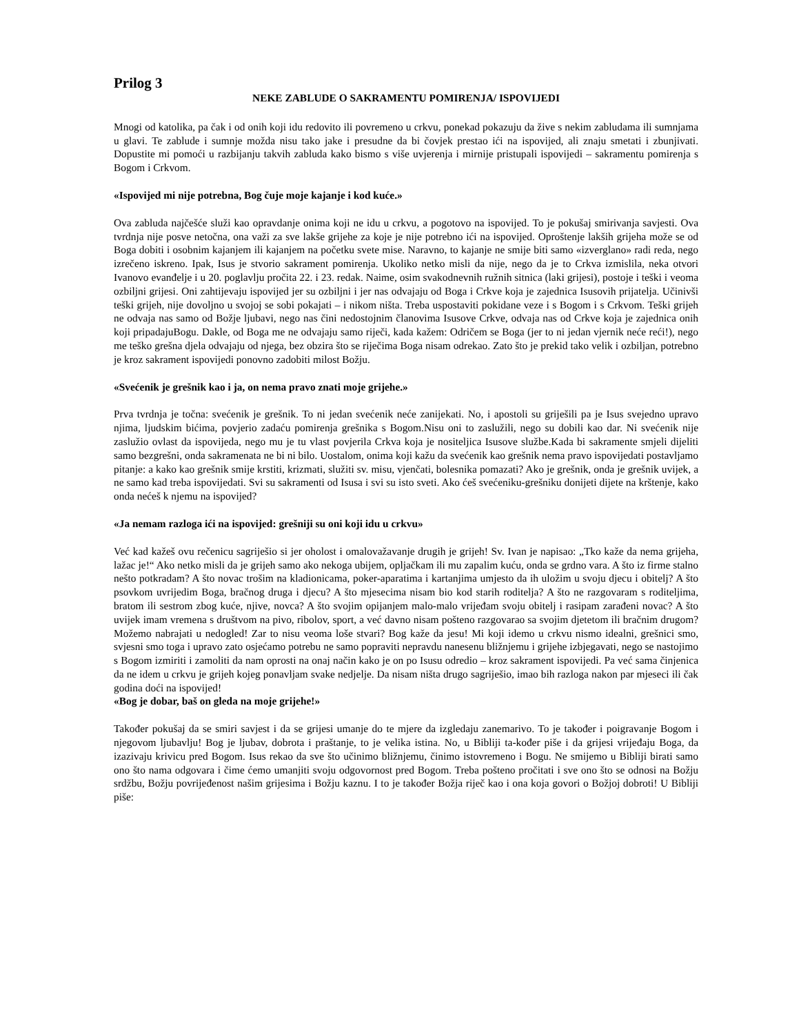Prilog 3
NEKE ZABLUDE O SAKRAMENTU POMIRENJA/ ISPOVIJEDI
Mnogi od katolika, pa čak i od onih koji idu redovito ili povremeno u crkvu, ponekad pokazuju da žive s nekim zabludama ili sumnjama u glavi. Te zablude i sumnje možda nisu tako jake i presudne da bi čovjek prestao ići na ispovijed, ali znaju smetati i zbunjivati. Dopustite mi pomoći u razbijanju takvih zabluda kako bismo s više uvjerenja i mirnije pristupali ispovijedi – sakramentu pomirenja s Bogom i Crkvom.
«Ispovijed mi nije potrebna, Bog čuje moje kajanje i kod kuće.»
Ova zabluda najčešće služi kao opravdanje onima koji ne idu u crkvu, a pogotovo na ispovijed. To je pokušaj smirivanja savjesti. Ova tvrdnja nije posve netočna, ona važi za sve lakše grijehe za koje je nije potrebno ići na ispovijed. Oproštenje lakših grijeha može se od Boga dobiti i osobnim kajanjem ili kajanjem na početku svete mise. Naravno, to kajanje ne smije biti samo «izverglano» radi reda, nego izrečeno iskreno. Ipak, Isus je stvorio sakrament pomirenja. Ukoliko netko misli da nije, nego da je to Crkva izmislila, neka otvori Ivanovo evanđelje i u 20. poglavlju pročita 22. i 23. redak. Naime, osim svakodnevnih ružnih sitnica (laki grijesi), postoje i teški i veoma ozbiljni grijesi. Oni zahtijevaju ispovijed jer su ozbiljni i jer nas odvajaju od Boga i Crkve koja je zajednica Isusovih prijatelja. Učinivši teški grijeh, nije dovoljno u svojoj se sobi pokajati – i nikom ništa. Treba uspostaviti pokidane veze i s Bogom i s Crkvom. Teški grijeh ne odvaja nas samo od Božje ljubavi, nego nas čini nedostojnim članovima Isusove Crkve, odvaja nas od Crkve koja je zajednica onih koji pripadajuBogu. Dakle, od Boga me ne odvajaju samo riječi, kada kažem: Odričem se Boga (jer to ni jedan vjernik neće reći!), nego me teško grešna djela odvajaju od njega, bez obzira što se riječima Boga nisam odrekao. Zato što je prekid tako velik i ozbiljan, potrebno je kroz sakrament ispovijedi ponovno zadobiti milost Božju.
«Svećenik je grešnik kao i ja, on nema pravo znati moje grijehe.»
Prva tvrdnja je točna: svećenik je grešnik. To ni jedan svećenik neće zanijekati. No, i apostoli su griješili pa je Isus svejedno upravo njima, ljudskim bićima, povjerio zadaću pomirenja grešnika s Bogom.Nisu oni to zaslužili, nego su dobili kao dar. Ni svećenik nije zaslužio ovlast da ispovijeda, nego mu je tu vlast povjerila Crkva koja je nositeljica Isusove službe.Kada bi sakramente smjeli dijeliti samo bezgrešni, onda sakramenata ne bi ni bilo. Uostalom, onima koji kažu da svećenik kao grešnik nema pravo ispovijedati postavljamo pitanje: a kako kao grešnik smije krstiti, krizmati, služiti sv. misu, vjenčati, bolesnika pomazati? Ako je grešnik, onda je grešnik uvijek, a ne samo kad treba ispovijedati. Svi su sakramenti od Isusa i svi su isto sveti. Ako ćeš svećeniku-grešniku donijeti dijete na krštenje, kako onda nećeš k njemu na ispovijed?
«Ja nemam razloga ići na ispovijed: grešniji su oni koji idu u crkvu»
Već kad kažeš ovu rečenicu sagriješio si jer oholost i omalovažavanje drugih je grijeh! Sv. Ivan je napisao: „Tko kaže da nema grijeha, lažac je!“ Ako netko misli da je grijeh samo ako nekoga ubijem, opljačkam ili mu zapalim kuću, onda se grdno vara. A što iz firme stalno nešto potkradam? A što novac trošim na kladionicama, poker-aparatima i kartanjima umjesto da ih uložim u svoju djecu i obitelj? A što psovkom uvrijedim Boga, bračnog druga i djecu? A što mjesecima nisam bio kod starih roditelja? A što ne razgovaram s roditeljima, bratom ili sestrom zbog kuće, njive, novca? A što svojim opijanjem malo-malo vrijeđam svoju obitelj i rasipam zarađeni novac? A što uvijek imam vremena s društvom na pivo, ribolov, sport, a već davno nisam pošteno razgovarao sa svojim djetetom ili bračnim drugom? Možemo nabrajati u nedogled! Zar to nisu veoma loše stvari? Bog kaže da jesu! Mi koji idemo u crkvu nismo idealni, grešnici smo, svjesni smo toga i upravo zato osjećamo potrebu ne samo popraviti nepravdu nanesenu bližnjemu i grijehe izbjegavati, nego se nastojimo s Bogom izmiriti i zamoliti da nam oprosti na onaj način kako je on po Isusu odredio – kroz sakrament ispovijedi. Pa već sama činjenica da ne idem u crkvu je grijeh kojeg ponavljam svake nedjelje. Da nisam ništa drugo sagriješio, imao bih razloga nakon par mjeseci ili čak godina doći na ispovijed!
«Bog je dobar, baš on gleda na moje grijehe!»
Također pokušaj da se smiri savjest i da se grijesi umanje do te mjere da izgledaju zanemarivo. To je također i poigravanje Bogom i njegovom ljubavlju! Bog je ljubav, dobrota i praštanje, to je velika istina. No, u Bibliji ta-kođer piše i da grijesi vrijeđaju Boga, da izazivaju krivicu pred Bogom. Isus rekao da sve što učinimo bližnjemu, činimo istovremeno i Bogu. Ne smijemo u Bibliji birati samo ono što nama odgovara i čime ćemo umanjiti svoju odgovornost pred Bogom. Treba pošteno pročitati i sve ono što se odnosi na Božju srdžbu, Božju povrijeđenost našim grijesima i Božju kaznu. I to je također Božja riječ kao i ona koja govori o Božjoj dobroti! U Bibliji piše: